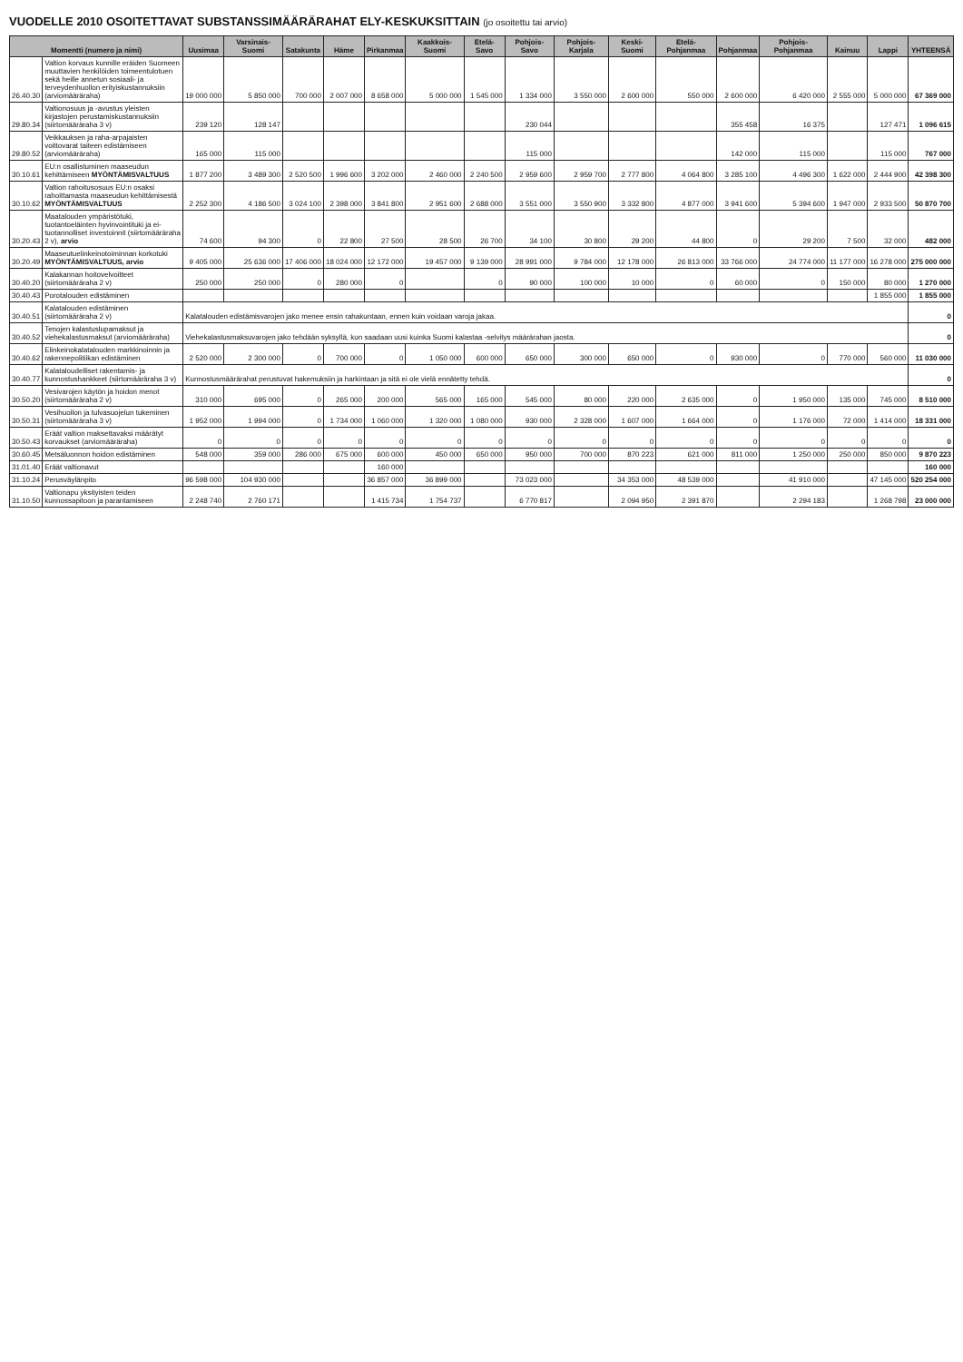VUODELLE 2010 OSOITETTAVAT SUBSTANSSIMÄÄRÄRAHAT ELY-KESKUKSITTAIN (jo osoitettu tai arvio)
| Momentti (numero ja nimi) | | Uusimaa | Varsinais-Suomi | Satakunta | Häme | Pirkanmaa | Kaakkois-Suomi | Etelä-Savo | Pohjois-Savo | Pohjois-Karjala | Keski-Suomi | Etelä-Pohjanmaa | Pohjanmaa | Pohjois-Pohjanmaa | Kainuu | Lappi | YHTEENSÄ |
| --- | --- | --- | --- | --- | --- | --- | --- | --- | --- | --- | --- | --- | --- | --- | --- | --- | --- |
| 26.40.30 | Valtion korvaus kunnille eräiden Suomeen muuttavien henkilöiden toimeentulotuen sekä heille annetun sosiaali- ja terveydenhuollon erityiskustannuksiin (arviomääräraha) | 19 000 000 | 5 850 000 | 700 000 | 2 007 000 | 8 658 000 | 5 000 000 | 1 545 000 | 1 334 000 | 3 550 000 | 2 600 000 | 550 000 | 2 600 000 | 6 420 000 | 2 555 000 | 5 000 000 | 67 369 000 |
| 29.80.34 | Valtionosuus ja -avustus yleisten kirjastojen perustamiskustannuksiin (siirtomääräraha 3 v) | 239 120 | 128 147 | | | | | | 230 044 | | | | 355 458 | 16 375 | | 127 471 | 1 096 615 |
| 29.80.52 | Veikkauksen ja raha-arpajaisten voittovarat taiteen edistämiseen (arviomääräraha) | 165 000 | 115 000 | | | | | | 115 000 | | | | 142 000 | 115 000 | | 115 000 | 767 000 |
| 30.10.61 | EU:n osallistuminen maaseudun kehittämiseen MYÖNTÄMISVALTUUS | 1 877 200 | 3 489 300 | 2 520 500 | 1 996 600 | 3 202 000 | 2 460 000 | 2 240 500 | 2 959 600 | 2 959 700 | 2 777 800 | 4 064 800 | 3 285 100 | 4 496 300 | 1 622 000 | 2 444 900 | 42 398 300 |
| 30.10.62 | Valtion rahoitusosuus EU:n osaksi rahoittamasta maaseudun kehittämisestä MYÖNTÄMISVALTUUS | 2 252 300 | 4 186 500 | 3 024 100 | 2 398 000 | 3 841 800 | 2 951 600 | 2 688 000 | 3 551 000 | 3 550 900 | 3 332 800 | 4 877 000 | 3 941 600 | 5 394 600 | 1 947 000 | 2 933 500 | 50 870 700 |
| 30.20.43 | Maatalouden ympäristötuki, tuotantoeläinten hyvinvointituki ja ei-tuotannolliset investoinnit (siirtomääräraha 2 v), arvio | 74 600 | 94 300 | 0 | 22 800 | 27 500 | 28 500 | 26 700 | 34 100 | 30 800 | 29 200 | 44 800 | 0 | 29 200 | 7 500 | 32 000 | 482 000 |
| 30.20.49 | Maaseutuelinkeinotoiminnan korkotuki MYÖNTÄMISVALTUUS, arvio | 9 405 000 | 25 636 000 | 17 406 000 | 18 024 000 | 12 172 000 | 19 457 000 | 9 139 000 | 28 991 000 | 9 784 000 | 12 178 000 | 26 813 000 | 33 766 000 | 24 774 000 | 11 177 000 | 16 278 000 | 275 000 000 |
| 30.40.20 | Kalakannan hoitovelvoitteet (siirtomääräraha 2 v) | 250 000 | 250 000 | 0 | 280 000 | 0 | | 0 | 90 000 | 100 000 | 10 000 | 0 | 60 000 | 0 | 150 000 | 80 000 | 1 270 000 |
| 30.40.43 | Porotalouden edistäminen | | | | | | | | | | | | | | | 1 855 000 | 1 855 000 |
| 30.40.51 | Kalatalouden edistäminen (siirtomääräraha 2 v) | Kalatalouden edistämisvarojen jako menee ensin rahakuntaan, ennen kuin voidaan varoja jakaa. | | | | | | | | | | | | | | | 0 |
| 30.40.52 | Tenojen kalastuslupamaksut ja viehekalastusmaksut (arviomääräraha) | Viehekalastusmaksuvarojen jako tehdään syksyllä, kun saadaan uusi kuinka Suomi kalastaa -selvitys määrärahan jaosta. | | | | | | | | | | | | | | | 0 |
| 30.40.62 | Elinkeinokalatalouden markkinoinnin ja rakennepolitiikan edistäminen | 2 520 000 | 2 300 000 | 0 | 700 000 | 0 | 1 050 000 | 600 000 | 650 000 | 300 000 | 650 000 | 0 | 930 000 | 0 | 770 000 | 560 000 | 11 030 000 |
| 30.40.77 | Kalataloudelliset rakentamis- ja kunnostushankkeet (siirtomääräraha 3 v) | Kunnostusmäärärahat perustuvat hakemuksiin ja harkintaan ja sitä ei ole vielä ennätetty tehdä. | | | | | | | | | | | | | | | 0 |
| 30.50.20 | Vesivarojen käytön ja hoidon menot (siirtomääräraha 2 v) | 310 000 | 695 000 | 0 | 265 000 | 200 000 | 565 000 | 165 000 | 545 000 | 80 000 | 220 000 | 2 635 000 | 0 | 1 950 000 | 135 000 | 745 000 | 8 510 000 |
| 30.50.31 | Vesihuollon ja tulvasuojelun tukeminen (siirtomääräraha 3 v) | 1 952 000 | 1 994 000 | 0 | 1 734 000 | 1 060 000 | 1 320 000 | 1 080 000 | 930 000 | 2 328 000 | 1 607 000 | 1 664 000 | 0 | 1 176 000 | 72 000 | 1 414 000 | 18 331 000 |
| 30.50.43 | Eräät valtion maksettavaksi määrätyt korvaukset (arviomääräraha) | 0 | 0 | 0 | 0 | 0 | 0 | 0 | 0 | 0 | 0 | 0 | 0 | 0 | 0 | 0 | 0 |
| 30.60.45 | Metsäluonnon hoidon edistäminen | 548 000 | 359 000 | 286 000 | 675 000 | 600 000 | 450 000 | 650 000 | 950 000 | 700 000 | 870 223 | 621 000 | 811 000 | 1 250 000 | 250 000 | 850 000 | 9 870 223 |
| 31.01.40 | Eräät valtionavut | | | | | 160 000 | | | | | | | | | | | 160 000 |
| 31.10.24 | Perusväylänpito | 96 598 000 | 104 930 000 | | | 36 857 000 | 36 899 000 | | 73 023 000 | | 34 353 000 | 48 539 000 | | 41 910 000 | | 47 145 000 | 520 254 000 |
| 31.10.50 | Valtionapu yksityisten teiden kunnossapitoon ja parantamiseen | 2 248 740 | 2 760 171 | | | 1 415 734 | 1 754 737 | | 6 770 817 | | 2 094 950 | 2 391 870 | | 2 294 183 | | 1 268 798 | 23 000 000 |